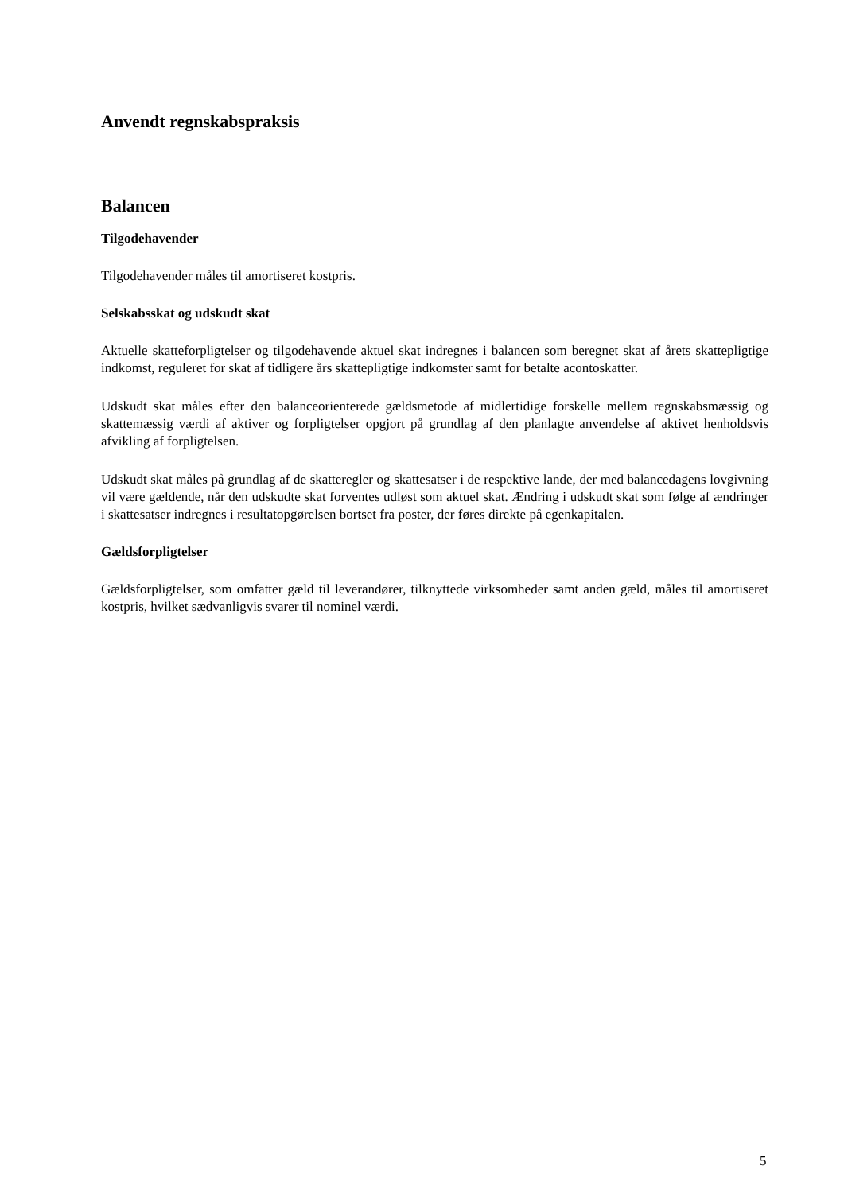Anvendt regnskabspraksis
Balancen
Tilgodehavender
Tilgodehavender måles til amortiseret kostpris.
Selskabsskat og udskudt skat
Aktuelle skatteforpligtelser og tilgodehavende aktuel skat indregnes i balancen som beregnet skat af årets skattepligtige indkomst, reguleret for skat af tidligere års skattepligtige indkomster samt for betalte acontoskatter.
Udskudt skat måles efter den balanceorienterede gældsmetode af midlertidige forskelle mellem regnskabsmæssig og skattemæssig værdi af aktiver og forpligtelser opgjort på grundlag af den planlagte anvendelse af aktivet henholdsvis afvikling af forpligtelsen.
Udskudt skat måles på grundlag af de skatteregler og skattesatser i de respektive lande, der med balancedagens lovgivning vil være gældende, når den udskudte skat forventes udløst som aktuel skat. Ændring i udskudt skat som følge af ændringer i skattesatser indregnes i resultatopgørelsen bortset fra poster, der føres direkte på egenkapitalen.
Gældsforpligtelser
Gældsforpligtelser, som omfatter gæld til leverandører, tilknyttede virksomheder samt anden gæld, måles til amortiseret kostpris, hvilket sædvanligvis svarer til nominel værdi.
5